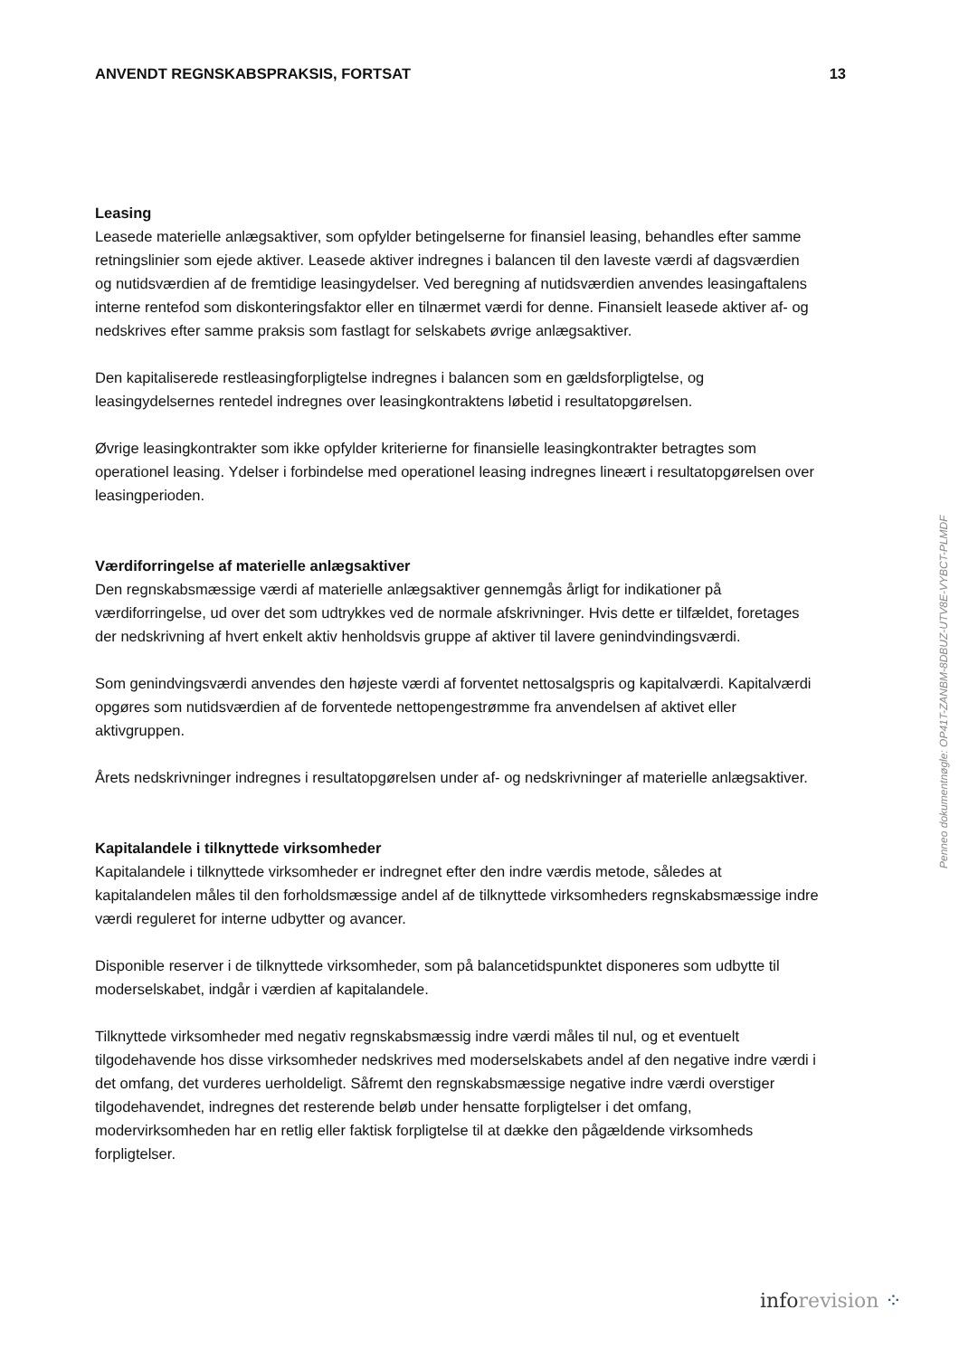ANVENDT REGNSKABSPRAKSIS, FORTSAT 13
Leasing
Leasede materielle anlægsaktiver, som opfylder betingelserne for finansiel leasing, behandles efter samme retningslinier som ejede aktiver. Leasede aktiver indregnes i balancen til den laveste værdi af dagsværdien og nutidsværdien af de fremtidige leasingydelser. Ved beregning af nutidsværdien anvendes leasingaftalens interne rentefod som diskonteringsfaktor eller en tilnærmet værdi for denne. Finansielt leasede aktiver af- og nedskrives efter samme praksis som fastlagt for selskabets øvrige anlægsaktiver.
Den kapitaliserede restleasingforpligtelse indregnes i balancen som en gældsforpligtelse, og leasingydelsernes rentedel indregnes over leasingkontraktens løbetid i resultatopgørelsen.
Øvrige leasingkontrakter som ikke opfylder kriterierne for finansielle leasingkontrakter betragtes som operationel leasing. Ydelser i forbindelse med operationel leasing indregnes lineært i resultatopgørelsen over leasingperioden.
Værdiforringelse af materielle anlægsaktiver
Den regnskabsmæssige værdi af materielle anlægsaktiver gennemgås årligt for indikationer på værdiforringelse, ud over det som udtrykkes ved de normale afskrivninger. Hvis dette er tilfældet, foretages der nedskrivning af hvert enkelt aktiv henholdsvis gruppe af aktiver til lavere genindvindingsværdi.
Som genindvingsværdi anvendes den højeste værdi af forventet nettosalgspris og kapitalværdi. Kapitalværdi opgøres som nutidsværdien af de forventede nettopengestrømme fra anvendelsen af aktivet eller aktivgruppen.
Årets nedskrivninger indregnes i resultatopgørelsen under af- og nedskrivninger af materielle anlægsaktiver.
Kapitalandele i tilknyttede virksomheder
Kapitalandele i tilknyttede virksomheder er indregnet efter den indre værdis metode, således at kapitalandelen måles til den forholdsmæssige andel af de tilknyttede virksomheders regnskabsmæssige indre værdi reguleret for interne udbytter og avancer.
Disponible reserver i de tilknyttede virksomheder, som på balancetidspunktet disponeres som udbytte til moderselskabet, indgår i værdien af kapitalandele.
Tilknyttede virksomheder med negativ regnskabsmæssig indre værdi måles til nul, og et eventuelt tilgodehavende hos disse virksomheder nedskrives med moderselskabets andel af den negative indre værdi i det omfang, det vurderes uerholdeligt. Såfremt den regnskabsmæssige negative indre værdi overstiger tilgodehavendet, indregnes det resterende beløb under hensatte forpligtelser i det omfang, modervirksomheden har en retlig eller faktisk forpligtelse til at dække den pågældende virksomheds forpligtelser.
Penneo dokumentnøgle: OP41T-ZANBM-8DBUZ-UTV8E-VYBCT-PLMDF
inforevision ⁘